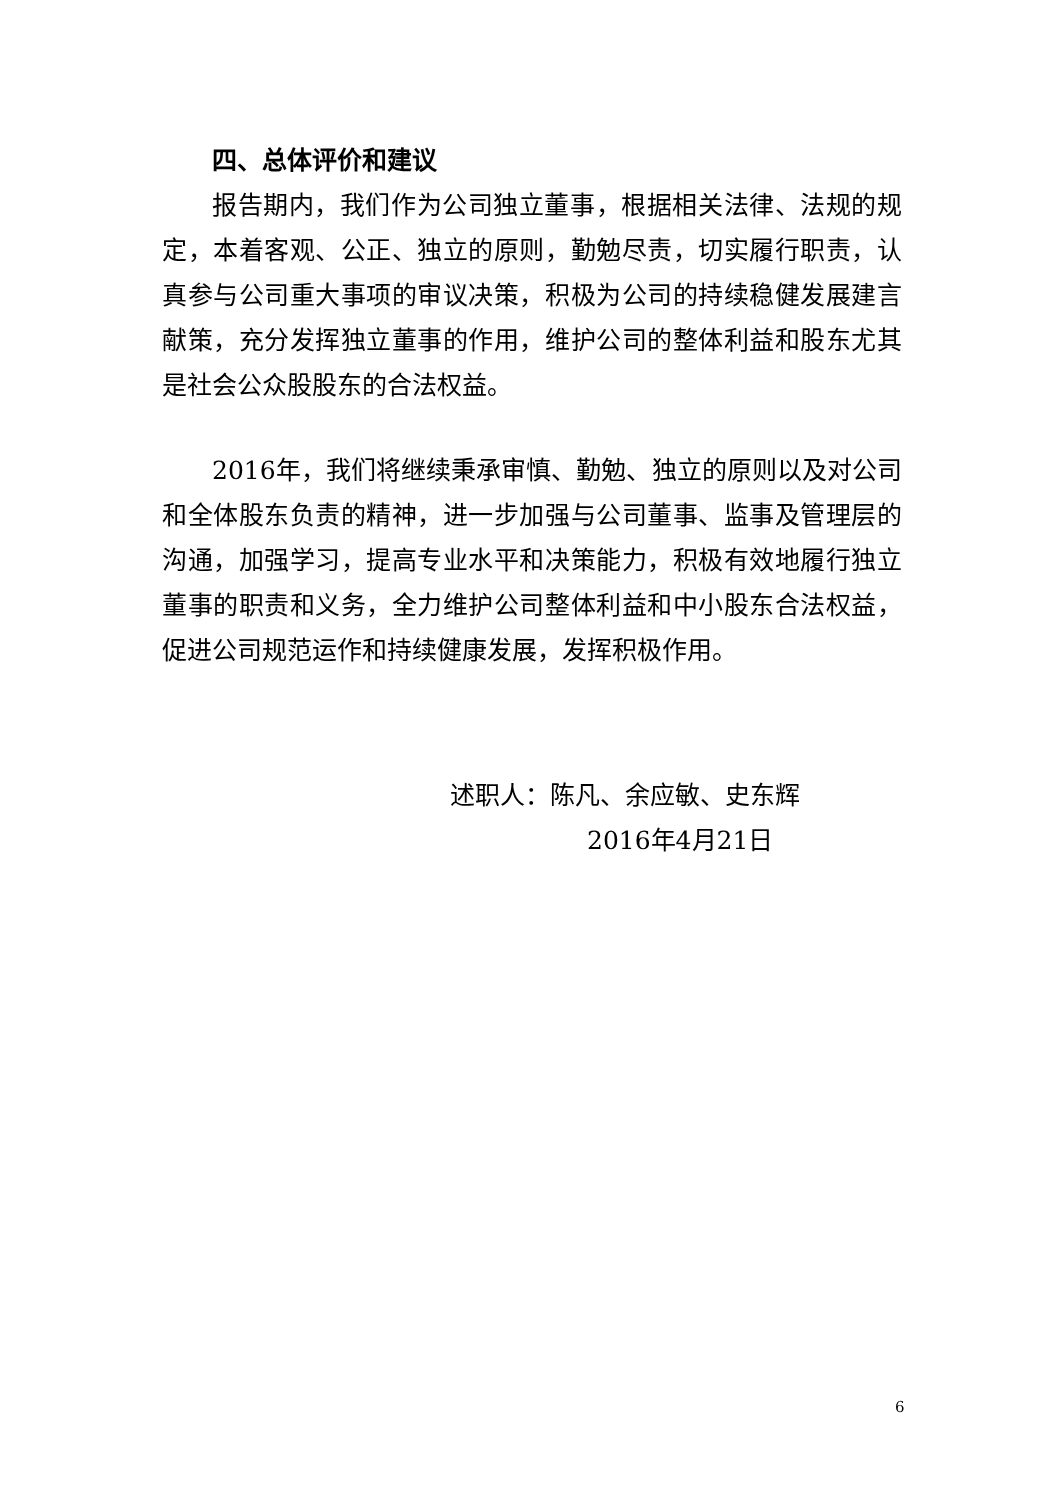四、总体评价和建议
报告期内，我们作为公司独立董事，根据相关法律、法规的规定，本着客观、公正、独立的原则，勤勉尽责，切实履行职责，认真参与公司重大事项的审议决策，积极为公司的持续稳健发展建言献策，充分发挥独立董事的作用，维护公司的整体利益和股东尤其是社会公众股股东的合法权益。
2016年，我们将继续秉承审慎、勤勉、独立的原则以及对公司和全体股东负责的精神，进一步加强与公司董事、监事及管理层的沟通，加强学习，提高专业水平和决策能力，积极有效地履行独立董事的职责和义务，全力维护公司整体利益和中小股东合法权益，促进公司规范运作和持续健康发展，发挥积极作用。
述职人：陈凡、余应敏、史东辉
2016年4月21日
6